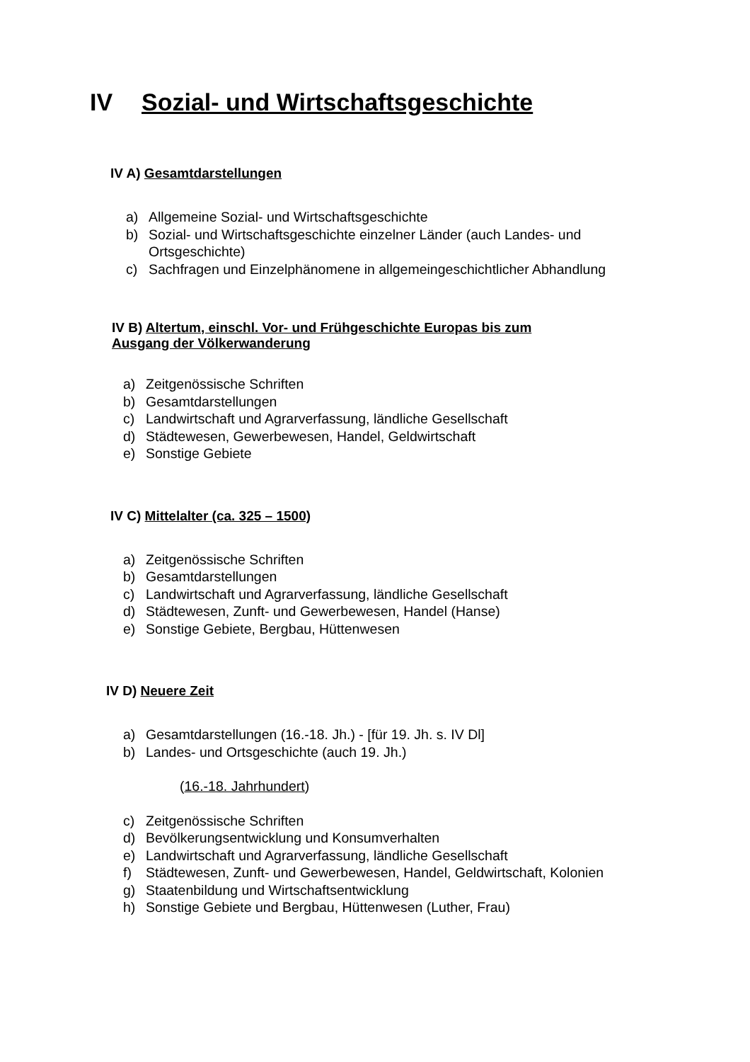IV Sozial- und Wirtschaftsgeschichte
IV A) Gesamtdarstellungen
a) Allgemeine Sozial- und Wirtschaftsgeschichte
b) Sozial- und Wirtschaftsgeschichte einzelner Länder (auch Landes- und
Ortsgeschichte)
c) Sachfragen und Einzelphänomene in allgemeingeschichtlicher Abhandlung
IV B) Altertum, einschl. Vor- und Frühgeschichte Europas bis zum
Ausgang der Völkerwanderung
a) Zeitgenössische Schriften
b) Gesamtdarstellungen
c) Landwirtschaft und Agrarverfassung, ländliche Gesellschaft
d) Städtewesen, Gewerbewesen, Handel, Geldwirtschaft
e) Sonstige Gebiete
IV C) Mittelalter (ca. 325 – 1500)
a) Zeitgenössische Schriften
b) Gesamtdarstellungen
c) Landwirtschaft und Agrarverfassung, ländliche Gesellschaft
d) Städtewesen, Zunft- und Gewerbewesen, Handel (Hanse)
e) Sonstige Gebiete, Bergbau, Hüttenwesen
IV D) Neuere Zeit
a) Gesamtdarstellungen (16.-18. Jh.) - [für 19. Jh. s. IV Dl]
b) Landes- und Ortsgeschichte (auch 19. Jh.)
(16.-18. Jahrhundert)
c) Zeitgenössische Schriften
d) Bevölkerungsentwicklung und Konsumverhalten
e) Landwirtschaft und Agrarverfassung, ländliche Gesellschaft
f) Städtewesen, Zunft- und Gewerbewesen, Handel, Geldwirtschaft, Kolonien
g) Staatenbildung und Wirtschaftsentwicklung
h) Sonstige Gebiete und Bergbau, Hüttenwesen (Luther, Frau)